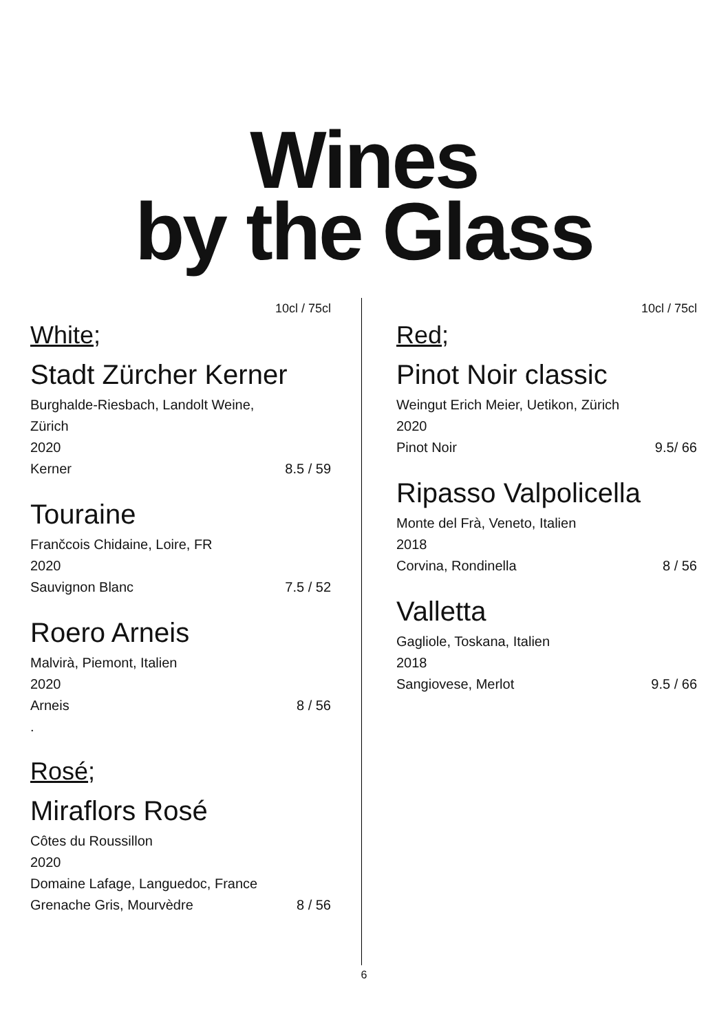Wines
by the Glass
10cl / 75cl
White;
Stadt Zürcher Kerner
Burghalde-Riesbach, Landolt Weine,
Zürich
2020
Kerner 8.5 / 59
Touraine
Frančcois Chidaine, Loire, FR
2020
Sauvignon Blanc 7.5 / 52
Roero Arneis
Malvirà, Piemont, Italien
2020
Arneis 8 / 56
.
Rosé;
Miraflors Rosé
Côtes du Roussillon
2020
Domaine Lafage, Languedoc, France
Grenache Gris, Mourvèdre 8 / 56
10cl / 75cl
Red;
Pinot Noir classic
Weingut Erich Meier, Uetikon, Zürich
2020
Pinot Noir 9.5/ 66
Ripasso Valpolicella
Monte del Frà, Veneto, Italien
2018
Corvina, Rondinella 8 / 56
Valletta
Gagliole, Toskana, Italien
2018
Sangiovese, Merlot 9.5 / 66
6